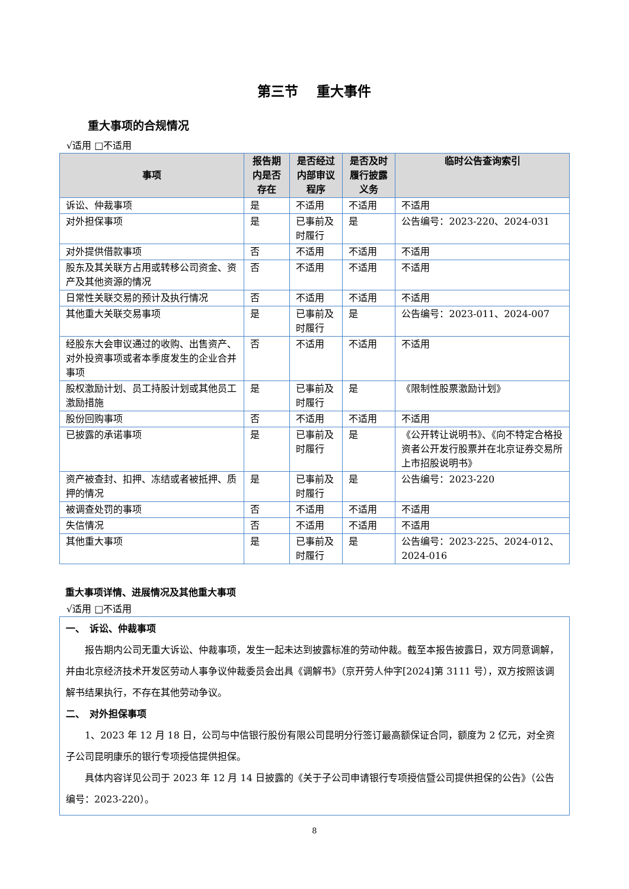第三节　 重大事件
重大事项的合规情况
√适用 □不适用
| 事项 | 报告期内是否存在 | 是否经过内部审议程序 | 是否及时履行披露义务 | 临时公告查询索引 |
| --- | --- | --- | --- | --- |
| 诉讼、仲裁事项 | 是 | 不适用 | 不适用 | 不适用 |
| 对外担保事项 | 是 | 已事前及时履行 | 是 | 公告编号：2023-220、2024-031 |
| 对外提供借款事项 | 否 | 不适用 | 不适用 | 不适用 |
| 股东及其关联方占用或转移公司资金、资产及其他资源的情况 | 否 | 不适用 | 不适用 | 不适用 |
| 日常性关联交易的预计及执行情况 | 否 | 不适用 | 不适用 | 不适用 |
| 其他重大关联交易事项 | 是 | 已事前及时履行 | 是 | 公告编号：2023-011、2024-007 |
| 经股东大会审议通过的收购、出售资产、对外投资事项或者本季度发生的企业合并事项 | 否 | 不适用 | 不适用 | 不适用 |
| 股权激励计划、员工持股计划或其他员工激励措施 | 是 | 已事前及时履行 | 是 | 《限制性股票激励计划》 |
| 股份回购事项 | 否 | 不适用 | 不适用 | 不适用 |
| 已披露的承诺事项 | 是 | 已事前及时履行 | 是 | 《公开转让说明书》、《向不特定合格投资者公开发行股票并在北京证券交易所上市招股说明书》 |
| 资产被查封、扣押、冻结或者被抵押、质押的情况 | 是 | 已事前及时履行 | 是 | 公告编号：2023-220 |
| 被调查处罚的事项 | 否 | 不适用 | 不适用 | 不适用 |
| 失信情况 | 否 | 不适用 | 不适用 | 不适用 |
| 其他重大事项 | 是 | 已事前及时履行 | 是 | 公告编号：2023-225、2024-012、2024-016 |
重大事项详情、进展情况及其他重大事项
√适用 □不适用
一、　诉讼、仲裁事项
报告期内公司无重大诉讼、仲裁事项，发生一起未达到披露标准的劳动仲裁。截至本报告披露日，双方同意调解，并由北京经济技术开发区劳动人事争议仲裁委员会出具《调解书》（京开劳人仲字[2024]第 3111 号），双方按照该调解书结果执行，不存在其他劳动争议。
二、　对外担保事项
1、2023 年 12 月 18 日，公司与中信银行股份有限公司昆明分行签订最高额保证合同，额度为 2 亿元，对全资子公司昆明康乐的银行专项授信提供担保。
具体内容详见公司于 2023 年 12 月 14 日披露的《关于子公司申请银行专项授信暨公司提供担保的公告》（公告编号：2023-220）。
8